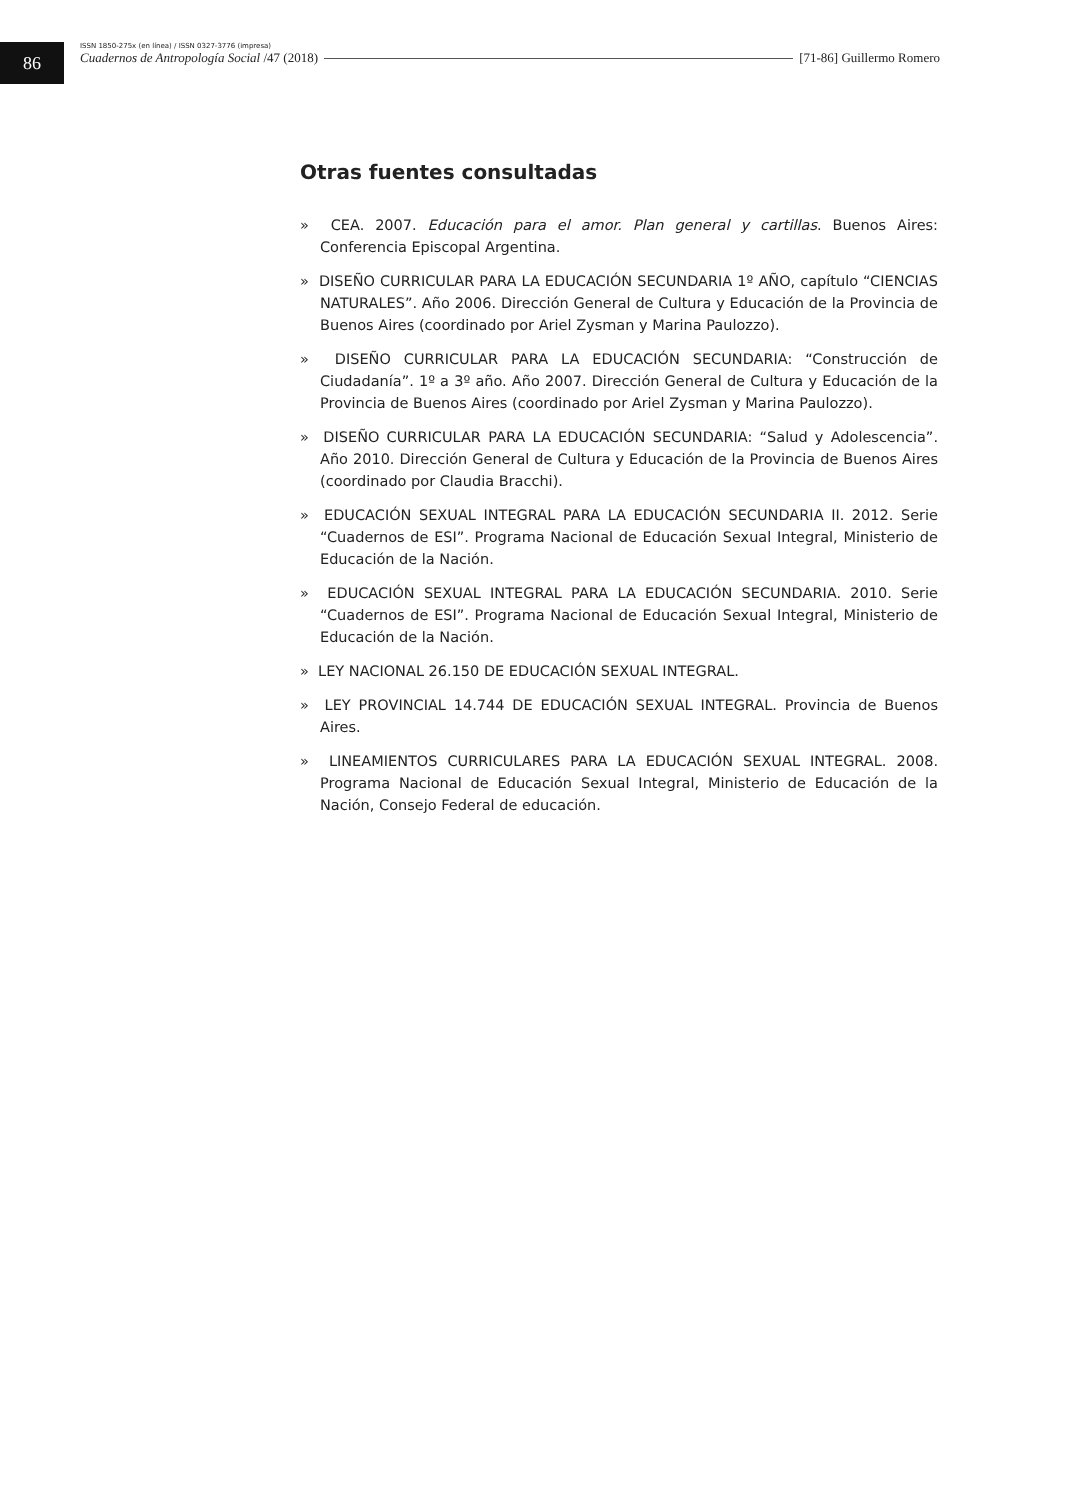86
ISSN 1850-275x (en línea) / ISSN 0327-3776 (impresa)
Cuadernos de Antropología Social /47 (2018) [71-86] Guillermo Romero
Otras fuentes consultadas
» CEA. 2007. Educación para el amor. Plan general y cartillas. Buenos Aires: Conferencia Episcopal Argentina.
» DISEÑO CURRICULAR PARA LA EDUCACIÓN SECUNDARIA 1º AÑO, capítulo “CIENCIAS NATURALES”. Año 2006. Dirección General de Cultura y Educación de la Provincia de Buenos Aires (coordinado por Ariel Zysman y Marina Paulozzo).
» DISEÑO CURRICULAR PARA LA EDUCACIÓN SECUNDARIA: “Construcción de Ciudadanía”. 1º a 3º año. Año 2007. Dirección General de Cultura y Educación de la Provincia de Buenos Aires (coordinado por Ariel Zysman y Marina Paulozzo).
» DISEÑO CURRICULAR PARA LA EDUCACIÓN SECUNDARIA: “Salud y Adolescencia”. Año 2010. Dirección General de Cultura y Educación de la Provincia de Buenos Aires (coordinado por Claudia Bracchi).
» EDUCACIÓN SEXUAL INTEGRAL PARA LA EDUCACIÓN SECUNDARIA II. 2012. Serie “Cuadernos de ESI”. Programa Nacional de Educación Sexual Integral, Ministerio de Educación de la Nación.
» EDUCACIÓN SEXUAL INTEGRAL PARA LA EDUCACIÓN SECUNDARIA. 2010. Serie “Cuadernos de ESI”. Programa Nacional de Educación Sexual Integral, Ministerio de Educación de la Nación.
» LEY NACIONAL 26.150 DE EDUCACIÓN SEXUAL INTEGRAL.
» LEY PROVINCIAL 14.744 DE EDUCACIÓN SEXUAL INTEGRAL. Provincia de Buenos Aires.
» LINEAMIENTOS CURRICULARES PARA LA EDUCACIÓN SEXUAL INTEGRAL. 2008. Programa Nacional de Educación Sexual Integral, Ministerio de Educación de la Nación, Consejo Federal de educación.